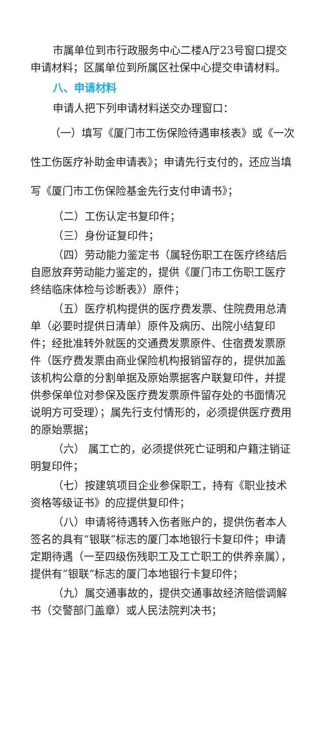市属单位到市行政服务中心二楼A厅23号窗口提交申请材料；区属单位到所属区社保中心提交申请材料。
八、申请材料
申请人把下列申请材料送交办理窗口：
（一）填写《厦门市工伤保险待遇审核表》或《一次性工伤医疗补助金申请表》；申请先行支付的，还应当填写《厦门市工伤保险基金先行支付申请书》；
（二）工伤认定书复印件；
（三）身份证复印件；
（四）劳动能力鉴定书（属轻伤职工在医疗终结后自愿放弃劳动能力鉴定的，提供《厦门市工伤职工医疗终结临床体检与诊断表》）原件；
（五）医疗机构提供的医疗费发票、住院费用总清单（必要时提供日清单）原件及病历、出院小结复印件；经批准转外就医的交通费发票原件、住宿费发票原件（医疗费发票由商业保险机构报销留存的，提供加盖该机构公章的分割单据及原始票据客户联复印件，并提供参保单位对参保及医疗费发票原件留存处的书面情况说明方可受理）；属先行支付情形的，必须提供医疗费用的原始票据；
（六） 属工亡的，必须提供死亡证明和户籍注销证明复印件；
（七）按建筑项目企业参保职工，持有《职业技术资格等级证书》的应提供复印件；
（八）申请将待遇转入伤者账户的，提供伤者本人签名的具有“银联”标志的厦门本地银行卡复印件；申请定期待遇（一至四级伤残职工及工亡职工的供养亲属），提供有“银联”标志的厦门本地银行卡复印件；
（九）属交通事故的，提供交通事故经济赔偿调解书（交警部门盖章）或人民法院判决书；